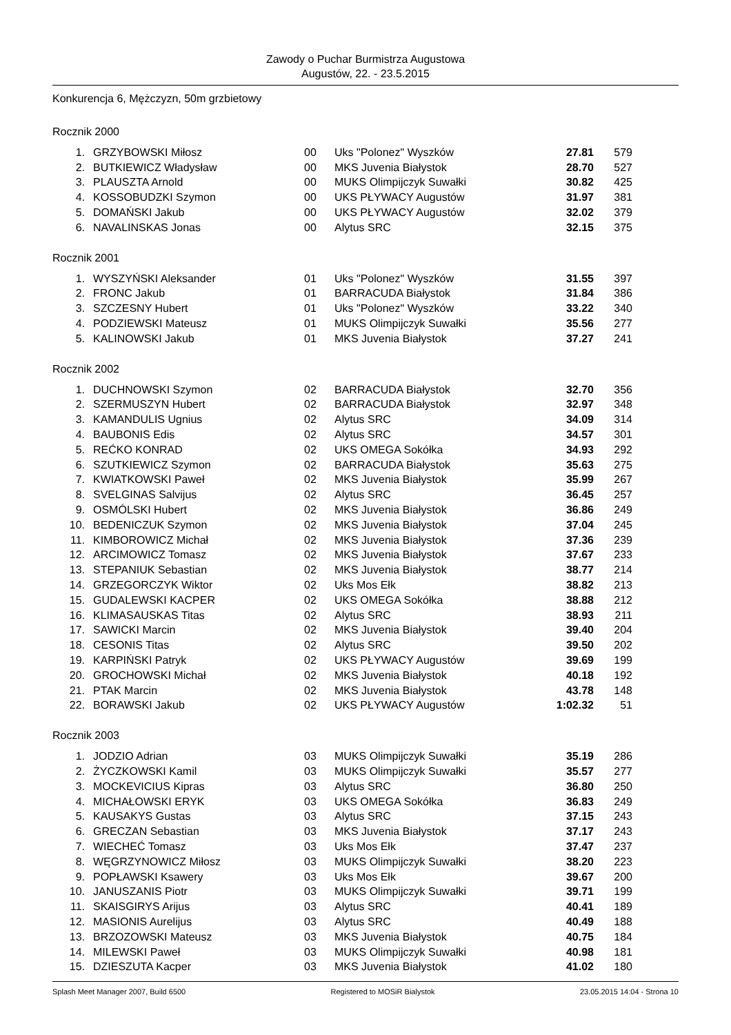Zawody o Puchar Burmistrza Augustowa
Augustów, 22. - 23.5.2015
Konkurencja 6, Mężczyzn, 50m grzbietowy
Rocznik 2000
| 1. | GRZYBOWSKI Miłosz | 00 | Uks "Polonez" Wyszków | 27.81 | 579 |
| 2. | BUTKIEWICZ Władysław | 00 | MKS Juvenia Białystok | 28.70 | 527 |
| 3. | PLAUSZTA Arnold | 00 | MUKS Olimpijczyk Suwałki | 30.82 | 425 |
| 4. | KOSSOBUDZKI Szymon | 00 | UKS PŁYWACY Augustów | 31.97 | 381 |
| 5. | DOMAŃSKI Jakub | 00 | UKS PŁYWACY Augustów | 32.02 | 379 |
| 6. | NAVALINSKAS Jonas | 00 | Alytus SRC | 32.15 | 375 |
Rocznik 2001
| 1. | WYSZYŃSKI Aleksander | 01 | Uks "Polonez" Wyszków | 31.55 | 397 |
| 2. | FRONC Jakub | 01 | BARRACUDA Białystok | 31.84 | 386 |
| 3. | SZCZESNY Hubert | 01 | Uks "Polonez" Wyszków | 33.22 | 340 |
| 4. | PODZIEWSKI Mateusz | 01 | MUKS Olimpijczyk Suwałki | 35.56 | 277 |
| 5. | KALINOWSKI Jakub | 01 | MKS Juvenia Białystok | 37.27 | 241 |
Rocznik 2002
| 1. | DUCHNOWSKI Szymon | 02 | BARRACUDA Białystok | 32.70 | 356 |
| 2. | SZERMUSZYN Hubert | 02 | BARRACUDA Białystok | 32.97 | 348 |
| 3. | KAMANDULIS Ugnius | 02 | Alytus SRC | 34.09 | 314 |
| 4. | BAUBONIS Edis | 02 | Alytus SRC | 34.57 | 301 |
| 5. | REĆKO KONRAD | 02 | UKS OMEGA Sokółka | 34.93 | 292 |
| 6. | SZUTKIEWICZ Szymon | 02 | BARRACUDA Białystok | 35.63 | 275 |
| 7. | KWIATKOWSKI Paweł | 02 | MKS Juvenia Białystok | 35.99 | 267 |
| 8. | SVELGINAS Salvijus | 02 | Alytus SRC | 36.45 | 257 |
| 9. | OSMÓLSKI Hubert | 02 | MKS Juvenia Białystok | 36.86 | 249 |
| 10. | BEDENICZUK Szymon | 02 | MKS Juvenia Białystok | 37.04 | 245 |
| 11. | KIMBOROWICZ Michał | 02 | MKS Juvenia Białystok | 37.36 | 239 |
| 12. | ARCIMOWICZ Tomasz | 02 | MKS Juvenia Białystok | 37.67 | 233 |
| 13. | STEPANIUK Sebastian | 02 | MKS Juvenia Białystok | 38.77 | 214 |
| 14. | GRZEGORCZYK Wiktor | 02 | Uks Mos Ełk | 38.82 | 213 |
| 15. | GUDALEWSKI KACPER | 02 | UKS OMEGA Sokółka | 38.88 | 212 |
| 16. | KLIMASAUSKAS Titas | 02 | Alytus SRC | 38.93 | 211 |
| 17. | SAWICKI Marcin | 02 | MKS Juvenia Białystok | 39.40 | 204 |
| 18. | CESONIS Titas | 02 | Alytus SRC | 39.50 | 202 |
| 19. | KARPIŃSKI Patryk | 02 | UKS PŁYWACY Augustów | 39.69 | 199 |
| 20. | GROCHOWSKI Michał | 02 | MKS Juvenia Białystok | 40.18 | 192 |
| 21. | PTAK Marcin | 02 | MKS Juvenia Białystok | 43.78 | 148 |
| 22. | BORAWSKI Jakub | 02 | UKS PŁYWACY Augustów | 1:02.32 | 51 |
Rocznik 2003
| 1. | JODZIO Adrian | 03 | MUKS Olimpijczyk Suwałki | 35.19 | 286 |
| 2. | ŻYCZKOWSKI Kamil | 03 | MUKS Olimpijczyk Suwałki | 35.57 | 277 |
| 3. | MOCKEVICIUS Kipras | 03 | Alytus SRC | 36.80 | 250 |
| 4. | MICHAŁOWSKI ERYK | 03 | UKS OMEGA Sokółka | 36.83 | 249 |
| 5. | KAUSAKYS Gustas | 03 | Alytus SRC | 37.15 | 243 |
| 6. | GRECZAN Sebastian | 03 | MKS Juvenia Białystok | 37.17 | 243 |
| 7. | WIECHEĆ Tomasz | 03 | Uks Mos Ełk | 37.47 | 237 |
| 8. | WĘGRZYNOWICZ Miłosz | 03 | MUKS Olimpijczyk Suwałki | 38.20 | 223 |
| 9. | POPŁAWSKI Ksawery | 03 | Uks Mos Ełk | 39.67 | 200 |
| 10. | JANUSZANIS Piotr | 03 | MUKS Olimpijczyk Suwałki | 39.71 | 199 |
| 11. | SKAISGIRYS Arijus | 03 | Alytus SRC | 40.41 | 189 |
| 12. | MASIONIS Aurelijus | 03 | Alytus SRC | 40.49 | 188 |
| 13. | BRZOZOWSKI Mateusz | 03 | MKS Juvenia Białystok | 40.75 | 184 |
| 14. | MILEWSKI Paweł | 03 | MUKS Olimpijczyk Suwałki | 40.98 | 181 |
| 15. | DZIESZUTA Kacper | 03 | MKS Juvenia Białystok | 41.02 | 180 |
Splash Meet Manager 2007, Build 6500 Registered to MOSiR Bialystok 23.05.2015 14:04 - Strona 10